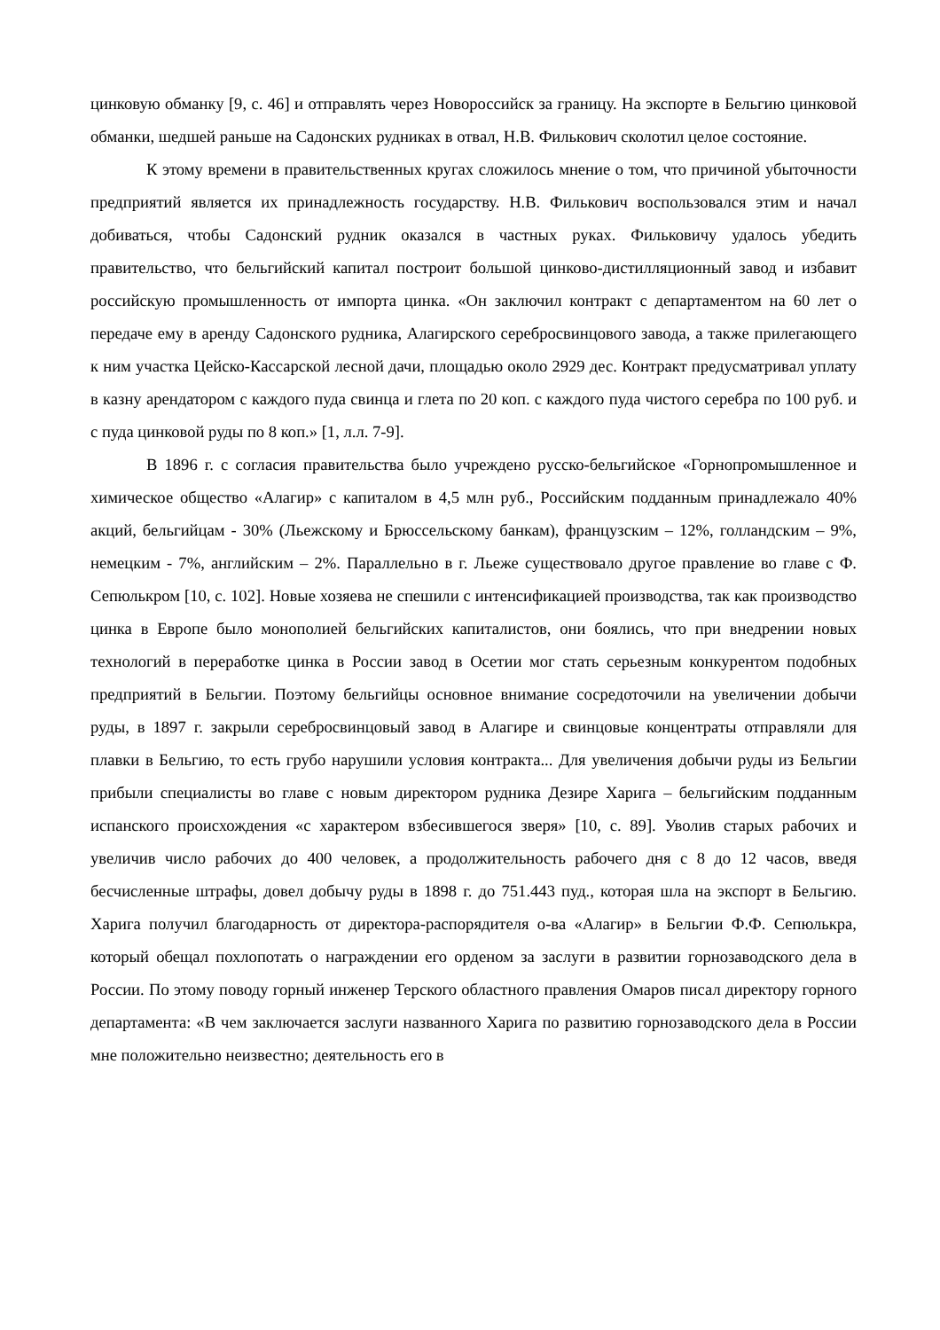цинковую обманку [9, с. 46] и отправлять через Новороссийск за границу. На экспорте в Бельгию цинковой обманки, шедшей раньше на Садонских рудниках в отвал, Н.В. Филькович сколотил целое состояние.
К этому времени в правительственных кругах сложилось мнение о том, что причиной убыточности предприятий является их принадлежность государству. Н.В. Филькович воспользовался этим и начал добиваться, чтобы Садонский рудник оказался в частных руках. Фильковичу удалось убедить правительство, что бельгийский капитал построит большой цинково-дистилляционный завод и избавит российскую промышленность от импорта цинка. «Он заключил контракт с департаментом на 60 лет о передаче ему в аренду Садонского рудника, Алагирского сереброcвинцового завода, а также прилегающего к ним участка Цейско-Кассарской лесной дачи, площадью около 2929 дес. Контракт предусматривал уплату в казну арендатором с каждого пуда свинца и глета по 20 коп. с каждого пуда чистого серебра по 100 руб. и с пуда цинковой руды по 8 коп.» [1, л.л. 7-9].
В 1896 г. с согласия правительства было учреждено русско-бельгийское «Горнопромышленное и химическое общество «Алагир» с капиталом в 4,5 млн руб., Российским подданным принадлежало 40% акций, бельгийцам - 30% (Льежскому и Брюссельскому банкам), французским – 12%, голландским – 9%, немецким - 7%, английским – 2%. Параллельно в г. Льеже существовало другое правление во главе с Ф. Сепюлькром [10, с. 102]. Новые хозяева не спешили с интенсификацией производства, так как производство цинка в Европе было монополией бельгийских капиталистов, они боялись, что при внедрении новых технологий в переработке цинка в России завод в Осетии мог стать серьезным конкурентом подобных предприятий в Бельгии. Поэтому бельгийцы основное внимание сосредоточили на увеличении добычи руды, в 1897 г. закрыли сереброcвинцовый завод в Алагире и свинцовые концентраты отправляли для плавки в Бельгию, то есть грубо нарушили условия контракта... Для увеличения добычи руды из Бельгии прибыли специалисты во главе с новым директором рудника Дезире Харига – бельгийским подданным испанского происхождения «с характером взбесившегося зверя» [10, с. 89]. Уволив старых рабочих и увеличив число рабочих до 400 человек, а продолжительность рабочего дня с 8 до 12 часов, введя бесчисленные штрафы, довел добычу руды в 1898 г. до 751.443 пуд., которая шла на экспорт в Бельгию. Харига получил благодарность от директора-распорядителя о-ва «Алагир» в Бельгии Ф.Ф. Сепюлькра, который обещал похлопотать о награждении его орденом за заслуги в развитии горнозаводского дела в России. По этому поводу горный инженер Терского областного правления Омаров писал директору горного департамента: «В чем заключается заслуги названного Харига по развитию горнозаводского дела в России мне положительно неизвестно; деятельность его в